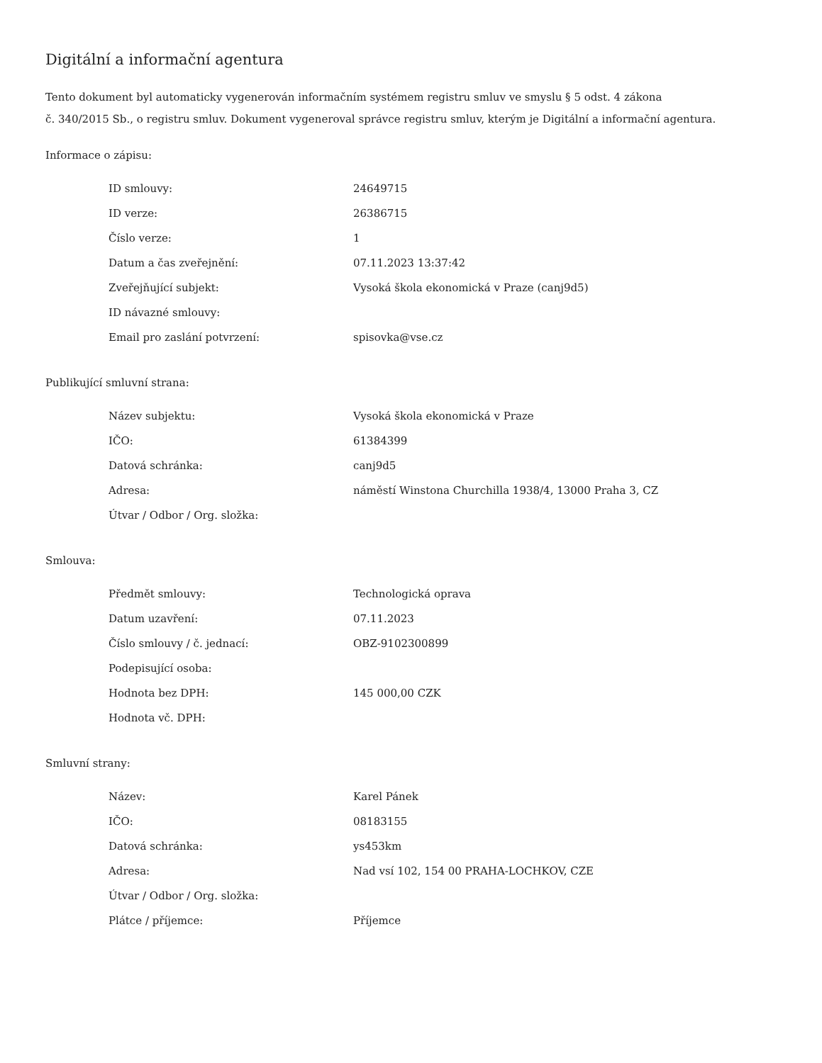Digitální a informační agentura
Tento dokument byl automaticky vygenerován informačním systémem registru smluv ve smyslu § 5 odst. 4 zákona
č. 340/2015 Sb., o registru smluv. Dokument vygeneroval správce registru smluv, kterým je Digitální a informační agentura.
Informace o zápisu:
| ID smlouvy: | 24649715 |
| ID verze: | 26386715 |
| Číslo verze: | 1 |
| Datum a čas zveřejnění: | 07.11.2023 13:37:42 |
| Zveřejňující subjekt: | Vysoká škola ekonomická v Praze (canj9d5) |
| ID návazné smlouvy: | |
| Email pro zaslání potvrzení: | spisovka@vse.cz |
Publikující smluvní strana:
| Název subjektu: | Vysoká škola ekonomická v Praze |
| IČO: | 61384399 |
| Datová schránka: | canj9d5 |
| Adresa: | náměstí Winstona Churchilla 1938/4, 13000 Praha 3, CZ |
| Útvar / Odbor / Org. složka: | |
Smlouva:
| Předmět smlouvy: | Technologická oprava |
| Datum uzavření: | 07.11.2023 |
| Číslo smlouvy / č. jednací: | OBZ-9102300899 |
| Podepisující osoba: | |
| Hodnota bez DPH: | 145 000,00 CZK |
| Hodnota vč. DPH: | |
Smluvní strany:
| Název: | Karel Pánek |
| IČO: | 08183155 |
| Datová schránka: | ys453km |
| Adresa: | Nad vsí 102, 154 00 PRAHA-LOCHKOV, CZE |
| Útvar / Odbor / Org. složka: | |
| Plátce / příjemce: | Příjemce |